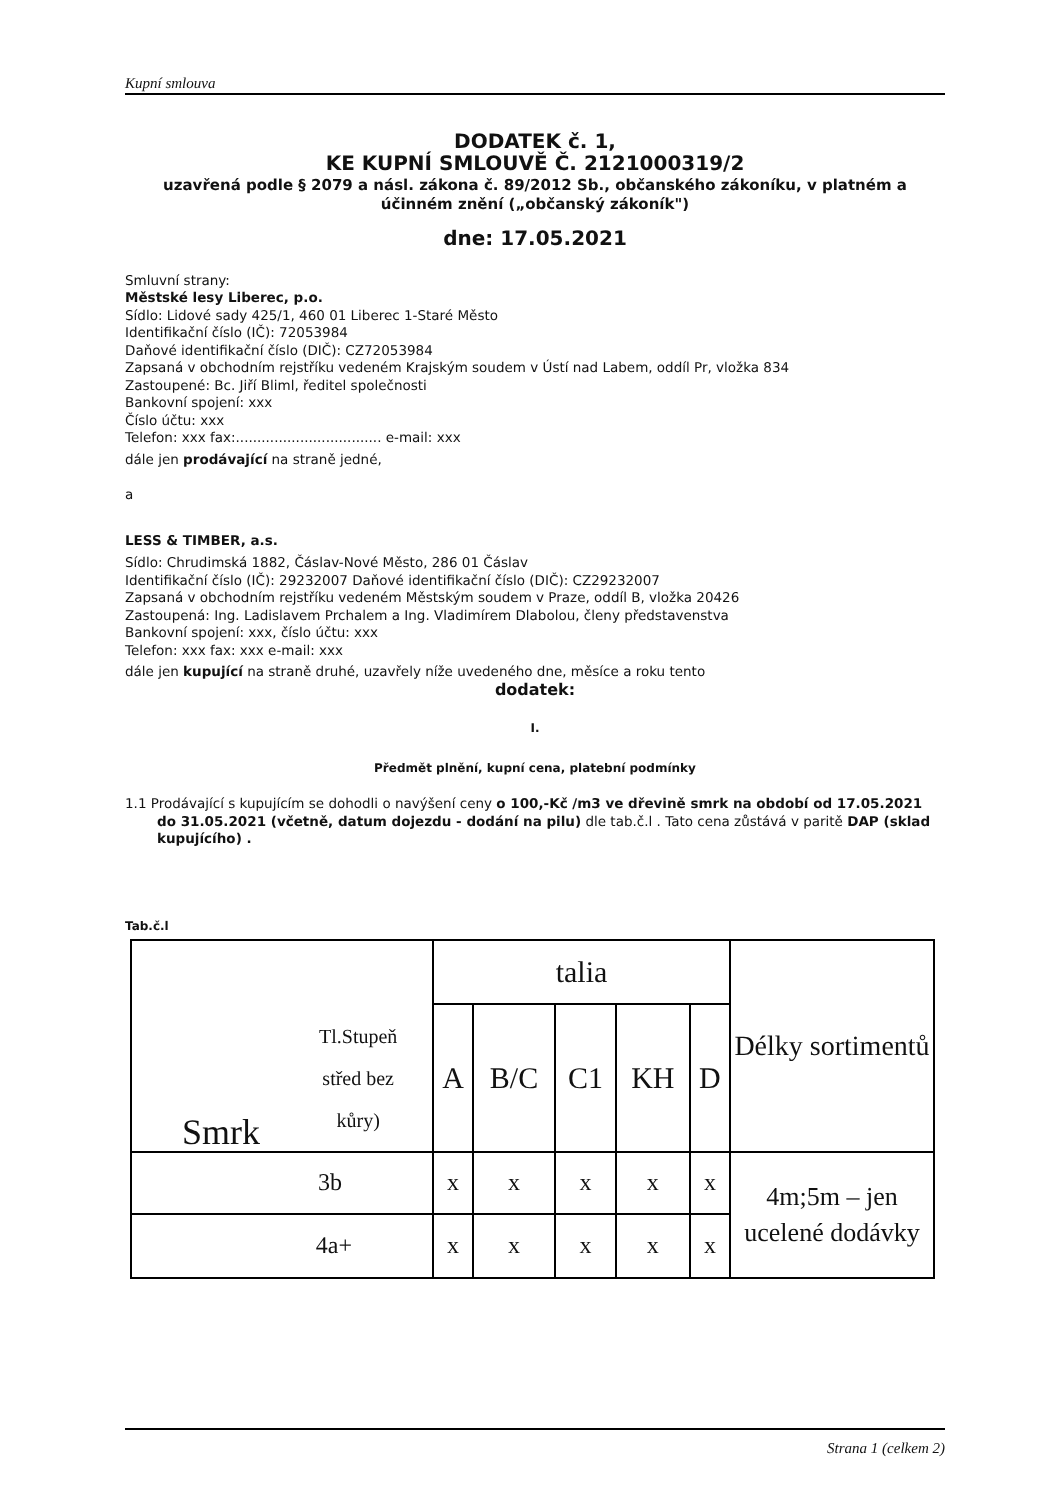Kupní smlouva
DODATEK č. 1,
KE KUPNÍ SMLOUVĚ Č. 2121000319/2
uzavřená podle § 2079 a násl. zákona č. 89/2012 Sb., občanského zákoníku, v platném a účinném znění („občanský zákoník")
dne: 17.05.2021
Smluvní strany:
Městské lesy Liberec, p.o.
Sídlo: Lidové sady 425/1, 460 01 Liberec 1-Staré Město
Identifikační číslo (IČ): 72053984
Daňové identifikační číslo (DIČ): CZ72053984
Zapsaná v obchodním rejstříku vedeném Krajským soudem v Ústí nad Labem, oddíl Pr, vložka 834
Zastoupené: Bc. Jiří Bliml, ředitel společnosti
Bankovní spojení: xxx
Číslo účtu: xxx
Telefon: xxx fax:.................................. e-mail: xxx
dále jen prodávající na straně jedné,
a
LESS & TIMBER, a.s.
Sídlo: Chrudimská 1882, Čáslav-Nové Město, 286 01 Čáslav
Identifikační číslo (IČ): 29232007 Daňové identifikační číslo (DIČ): CZ29232007
Zapsaná v obchodním rejstříku vedeném Městským soudem v Praze, oddíl B, vložka 20426
Zastoupená: Ing. Ladislavem Prchalem a Ing. Vladimírem Dlabolou, členy představenstva
Bankovní spojení: xxx, číslo účtu: xxx
Telefon: xxx fax: xxx e-mail: xxx
dále jen kupující na straně druhé, uzavřely níže uvedeného dne, měsíce a roku tento
dodatek:
I.
Předmět plnění, kupní cena, platební podmínky
1.1 Prodávající s kupujícím se dohodli o navýšení ceny o 100,-Kč /m3 ve dřevině smrk na období od 17.05.2021 do 31.05.2021 (včetně, datum dojezdu - dodání na pilu) dle tab.č.l . Tato cena zůstává v paritě DAP (sklad kupujícího) .
Tab.č.l
| Smrk Tl.Stupeň střed bez kůry) | talia | | | | | Délky sortimentů |
| | A | B/C | C1 | KH | D | |
| 3b | x | x | x | x | x | 4m;5m – jen ucelené dodávky |
| 4a+ | x | x | x | x | x | |
Strana 1 (celkem 2)